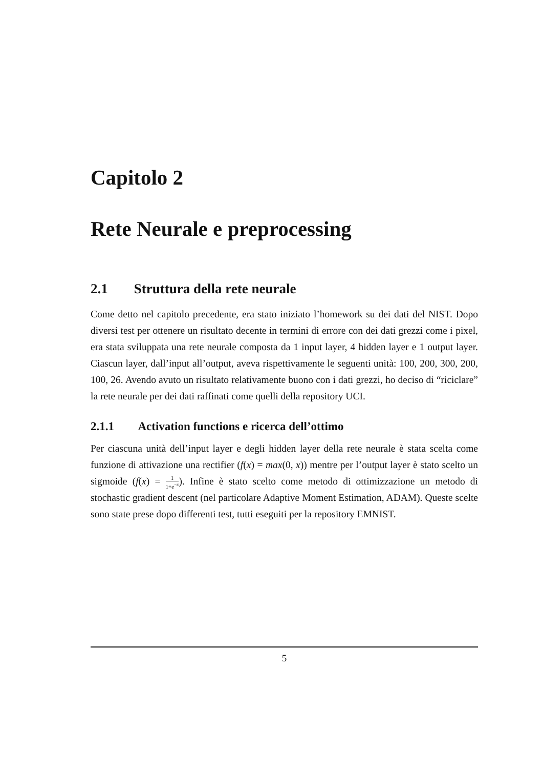Capitolo 2
Rete Neurale e preprocessing
2.1 Struttura della rete neurale
Come detto nel capitolo precedente, era stato iniziato l’homework su dei dati del NIST. Dopo diversi test per ottenere un risultato decente in termini di errore con dei dati grezzi come i pixel, era stata sviluppata una rete neurale composta da 1 input layer, 4 hidden layer e 1 output layer. Ciascun layer, dall’input all’output, aveva rispettivamente le seguenti unità: 100, 200, 300, 200, 100, 26. Avendo avuto un risultato relativamente buono con i dati grezzi, ho deciso di “riciclare” la rete neurale per dei dati raffinati come quelli della repository UCI.
2.1.1 Activation functions e ricerca dell’ottimo
Per ciascuna unità dell’input layer e degli hidden layer della rete neurale è stata scelta come funzione di attivazione una rectifier (f(x) = max(0, x)) mentre per l’output layer è stato scelto un sigmoide (f(x) = 1 1+e<sup>−x</sup>). Infine è stato scelto come metodo di ottimizzazione un metodo di stochastic gradient descent (nel particolare Adaptive Moment Estimation, ADAM). Queste scelte sono state prese dopo differenti test, tutti eseguiti per la repository EMNIST.
5